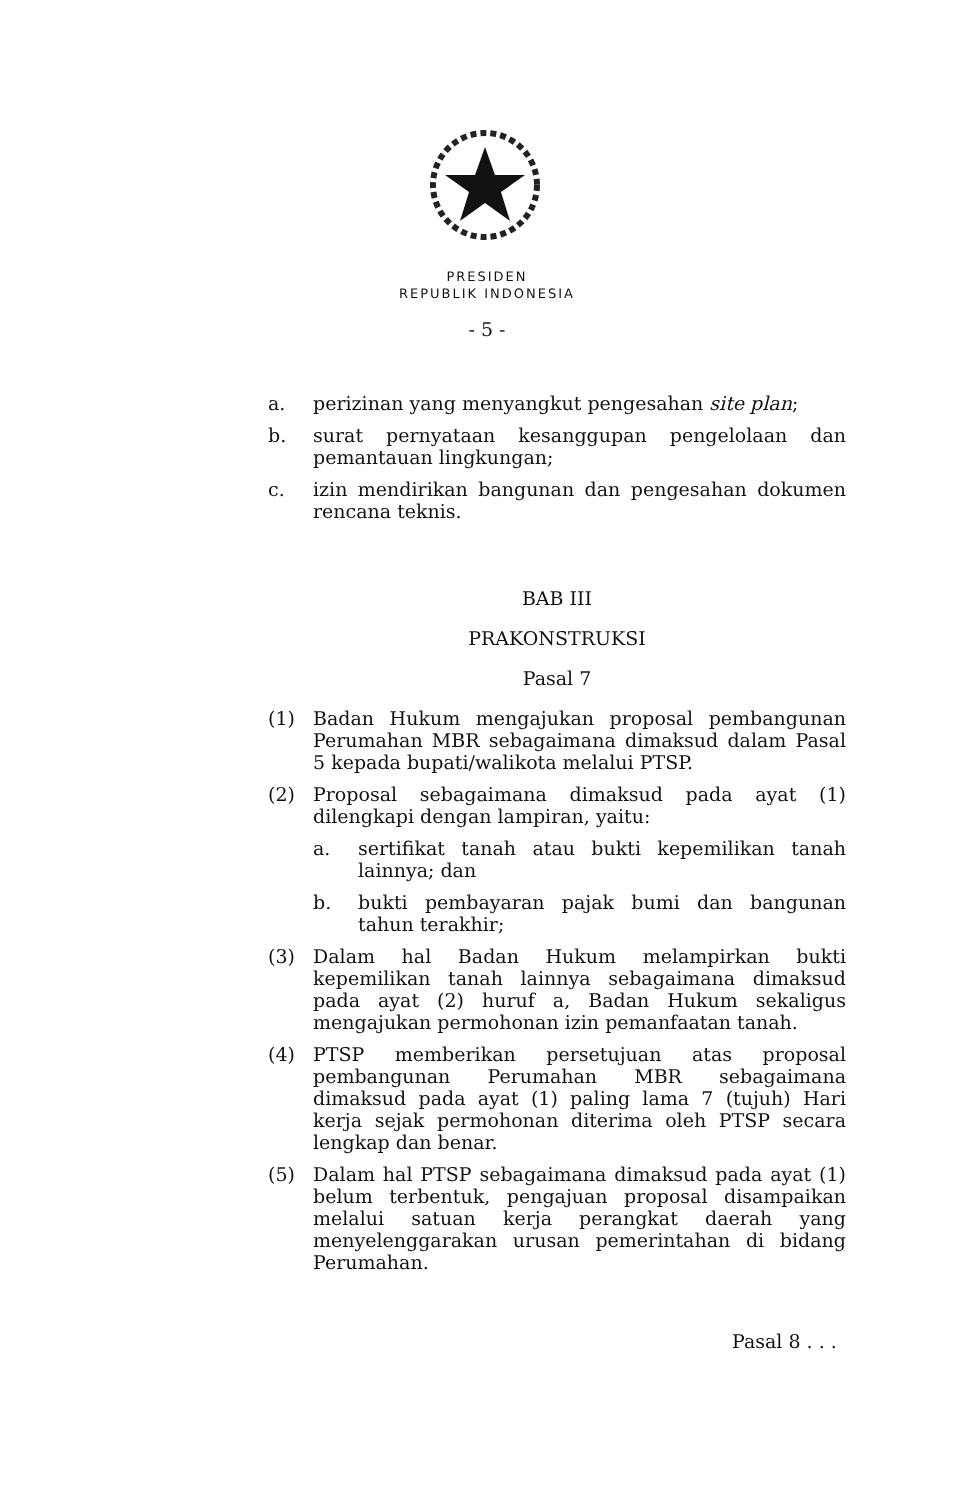PRESIDEN
REPUBLIK INDONESIA
- 5 -
a. perizinan yang menyangkut pengesahan site plan;
b. surat pernyataan kesanggupan pengelolaan dan pemantauan lingkungan;
c. izin mendirikan bangunan dan pengesahan dokumen rencana teknis.
BAB III
PRAKONSTRUKSI
Pasal 7
(1) Badan Hukum mengajukan proposal pembangunan Perumahan MBR sebagaimana dimaksud dalam Pasal 5 kepada bupati/walikota melalui PTSP.
(2) Proposal sebagaimana dimaksud pada ayat (1) dilengkapi dengan lampiran, yaitu:
a. sertifikat tanah atau bukti kepemilikan tanah lainnya; dan
b. bukti pembayaran pajak bumi dan bangunan tahun terakhir;
(3) Dalam hal Badan Hukum melampirkan bukti kepemilikan tanah lainnya sebagaimana dimaksud pada ayat (2) huruf a, Badan Hukum sekaligus mengajukan permohonan izin pemanfaatan tanah.
(4) PTSP memberikan persetujuan atas proposal pembangunan Perumahan MBR sebagaimana dimaksud pada ayat (1) paling lama 7 (tujuh) Hari kerja sejak permohonan diterima oleh PTSP secara lengkap dan benar.
(5) Dalam hal PTSP sebagaimana dimaksud pada ayat (1) belum terbentuk, pengajuan proposal disampaikan melalui satuan kerja perangkat daerah yang menyelenggarakan urusan pemerintahan di bidang Perumahan.
Pasal 8 . . .